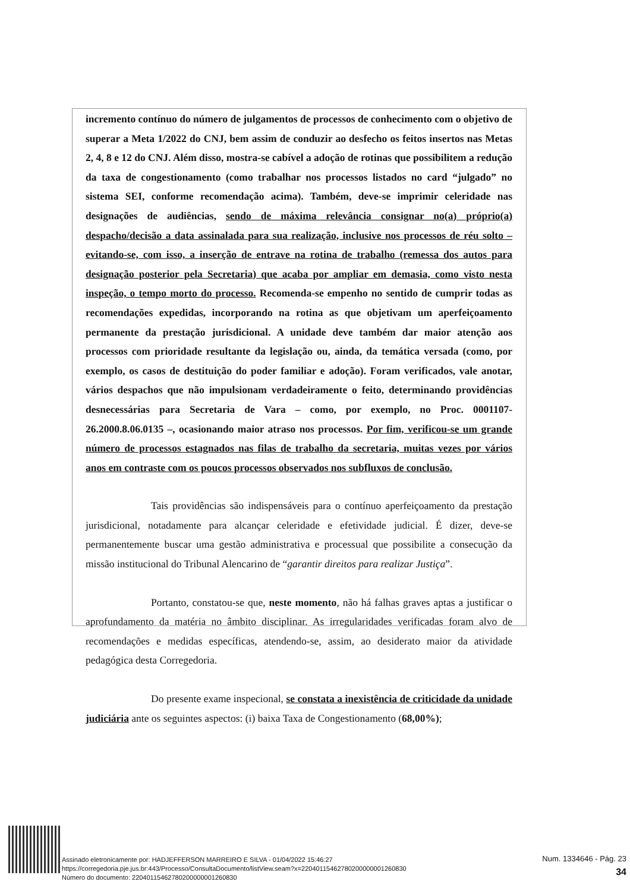incremento contínuo do número de julgamentos de processos de conhecimento com o objetivo de superar a Meta 1/2022 do CNJ, bem assim de conduzir ao desfecho os feitos insertos nas Metas 2, 4, 8 e 12 do CNJ. Além disso, mostra-se cabível a adoção de rotinas que possibilitem a redução da taxa de congestionamento (como trabalhar nos processos listados no card “julgado” no sistema SEI, conforme recomendação acima). Também, deve-se imprimir celeridade nas designações de audiências, sendo de máxima relevância consignar no(a) próprio(a) despacho/decisão a data assinalada para sua realização, inclusive nos processos de réu solto – evitando-se, com isso, a inserção de entrave na rotina de trabalho (remessa dos autos para designação posterior pela Secretaria) que acaba por ampliar em demasia, como visto nesta inspeção, o tempo morto do processo. Recomenda-se empenho no sentido de cumprir todas as recomendações expedidas, incorporando na rotina as que objetivam um aperfeiçoamento permanente da prestação jurisdicional. A unidade deve também dar maior atenção aos processos com prioridade resultante da legislação ou, ainda, da temática versada (como, por exemplo, os casos de destituição do poder familiar e adoção). Foram verificados, vale anotar, vários despachos que não impulsionam verdadeiramente o feito, determinando providências desnecessárias para Secretaria de Vara – como, por exemplo, no Proc. 0001107-26.2000.8.06.0135 –, ocasionando maior atraso nos processos. Por fim, verificou-se um grande número de processos estagnados nas filas de trabalho da secretaria, muitas vezes por vários anos em contraste com os poucos processos observados nos subfluxos de conclusão.
Tais providências são indispensáveis para o contínuo aperfeiçoamento da prestação jurisdicional, notadamente para alcançar celeridade e efetividade judicial. É dizer, deve-se permanentemente buscar uma gestão administrativa e processual que possibilite a consecução da missão institucional do Tribunal Alencarino de “garantir direitos para realizar Justiça”.
Portanto, constatou-se que, neste momento, não há falhas graves aptas a justificar o aprofundamento da matéria no âmbito disciplinar. As irregularidades verificadas foram alvo de recomendações e medidas específicas, atendendo-se, assim, ao desiderato maior da atividade pedagógica desta Corregedoria.
Do presente exame inspecional, se constata a inexistência de criticidade da unidade judiciária ante os seguintes aspectos: (i) baixa Taxa de Congestionamento (68,00%);
Assinado eletronicamente por: HADJEFFERSON MARREIRO E SILVA - 01/04/2022 15:46:27
https://corregedoria.pje.jus.br:443/Processo/ConsultaDocumento/listView.seam?x=22040115462780200000001260830
Número do documento: 22040115462780200000001260830
Num. 1334646 - Pág. 23
34